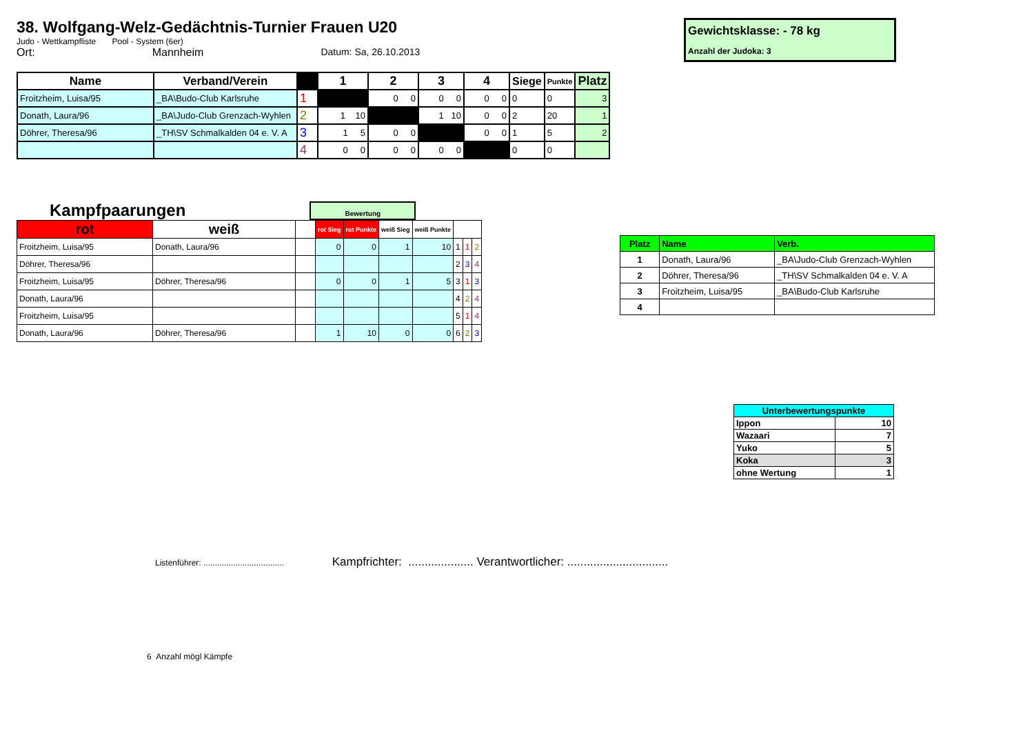38. Wolfgang-Welz-Gedächtnis-Turnier Frauen U20
Judo - Wettkampfliste Pool - System (6er)
Ort: Mannheim Datum: Sa, 26.10.2013
Gewichtsklasse: - 78 kg
Anzahl der Judoka: 3
| Name | Verband/Verein | | 1 | 2 | 3 | 4 | Siege | Punkte | Platz |
| --- | --- | --- | --- | --- | --- | --- | --- | --- | --- |
| Froitzheim, Luisa/95 | _BA\Budo-Club Karlsruhe | 1 | | 0 0 | 0 0 | 0 0 | 0 | 0 | 3 |
| Donath, Laura/96 | _BA\Judo-Club Grenzach-Wyhlen | 2 | 1 10 | | 1 10 | 0 0 | 2 | 20 | 1 |
| Döhrer, Theresa/96 | _TH\SV Schmalkalden 04 e. V. A | 3 | 1 5 | 0 0 | | 0 0 | 1 | 5 | 2 |
| | | 4 | 0 0 | 0 0 | 0 0 | | 0 | 0 | |
Kampfpaarungen
Bewertung
| rot | weiß | | rot Sieg | rot Punkte | weiß Sieg | weiß Punkte | | | |
| --- | --- | --- | --- | --- | --- | --- | --- | --- | --- |
| Froitzheim, Luisa/95 | Donath, Laura/96 | | 0 | 0 | 1 | 10 | 1 | 1 | 2 |
| Döhrer, Theresa/96 | | | | | | | 2 | 3 | 4 |
| Froitzheim, Luisa/95 | Döhrer, Theresa/96 | | 0 | 0 | 1 | 5 | 3 | 1 | 3 |
| Donath, Laura/96 | | | | | | | 4 | 2 | 4 |
| Froitzheim, Luisa/95 | | | | | | | 5 | 1 | 4 |
| Donath, Laura/96 | Döhrer, Theresa/96 | | 1 | 10 | 0 | 0 | 6 | 2 | 3 |
| Platz | Name | Verb. |
| 1 | Donath, Laura/96 | _BA\Judo-Club Grenzach-Wyhlen |
| 2 | Döhrer, Theresa/96 | _TH\SV Schmalkalden 04 e. V. A |
| 3 | Froitzheim, Luisa/95 | _BA\Budo-Club Karlsruhe |
| 4 | | |
| Unterbewertungspunkte | |
| Ippon | 10 |
| Wazaari | 7 |
| Yuko | 5 |
| Koka | 3 |
| ohne Wertung | 1 |
Listenführer: ................................... Kampfrichter: .................... Verantwortlicher: ...............................
6 Anzahl mögl Kämpfe